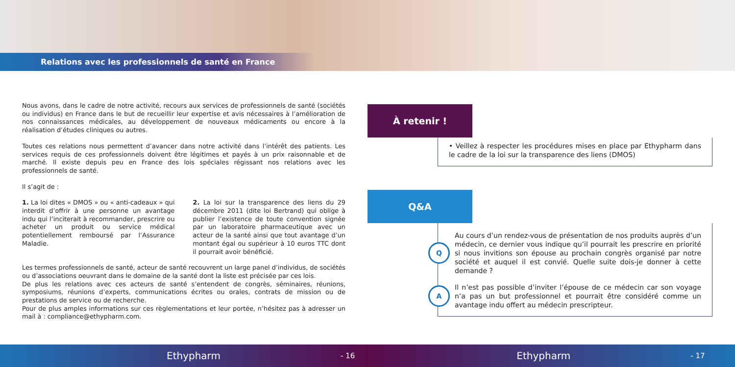Relations avec les professionnels de santé en France
Nous avons, dans le cadre de notre activité, recours aux services de professionnels de santé (sociétés ou individus) en France dans le but de recueillir leur expertise et avis nécessaires à l’amélioration de nos connaissances médicales, au développement de nouveaux médicaments ou encore à la réalisation d’études cliniques ou autres.
Toutes ces relations nous permettent d’avancer dans notre activité dans l’intérêt des patients. Les services requis de ces professionnels doivent être légitimes et payés à un prix raisonnable et de marché. Il existe depuis peu en France des lois spéciales régissant nos relations avec les professionnels de santé.
Il s’agit de :
1. La loi dites « DMOS » ou « anti-cadeaux » qui interdit d’offrir à une personne un avantage indu qui l’inciterait à recommander, prescrire ou acheter un produit ou service médical potentiellement remboursé par l’Assurance Maladie.
2. La loi sur la transparence des liens du 29 décembre 2011 (dite loi Bertrand) qui oblige à publier l’existence de toute convention signée par un laboratoire pharmaceutique avec un acteur de la santé ainsi que tout avantage d’un montant égal ou supérieur à 10 euros TTC dont il pourrait avoir bénéficié.
Les termes professionnels de santé, acteur de santé recouvrent un large panel d’individus, de sociétés ou d’associations oeuvrant dans le domaine de la santé dont la liste est précisée par ces lois.
De plus les relations avec ces acteurs de santé s’entendent de congrès, séminaires, réunions, symposiums, réunions d’experts, communications écrites ou orales, contrats de mission ou de prestations de service ou de recherche.
Pour de plus amples informations sur ces règlementations et leur portée, n’hésitez pas à adresser un mail à : compliance@ethypharm.com.
À retenir !
• Veillez à respecter les procédures mises en place par Ethypharm dans le cadre de la loi sur la transparence des liens (DMOS)
Q&A
Q Au cours d’un rendez-vous de présentation de nos produits auprès d’un médecin, ce dernier vous indique qu’il pourrait les prescrire en priorité si nous invitions son épouse au prochain congrès organisé par notre société et auquel il est convié. Quelle suite dois-je donner à cette demande ?
A Il n’est pas possible d’inviter l’épouse de ce médecin car son voyage n’a pas un but professionnel et pourrait être considéré comme un avantage indu offert au médecin prescripteur.
Ethypharm - 16 Ethypharm - 17